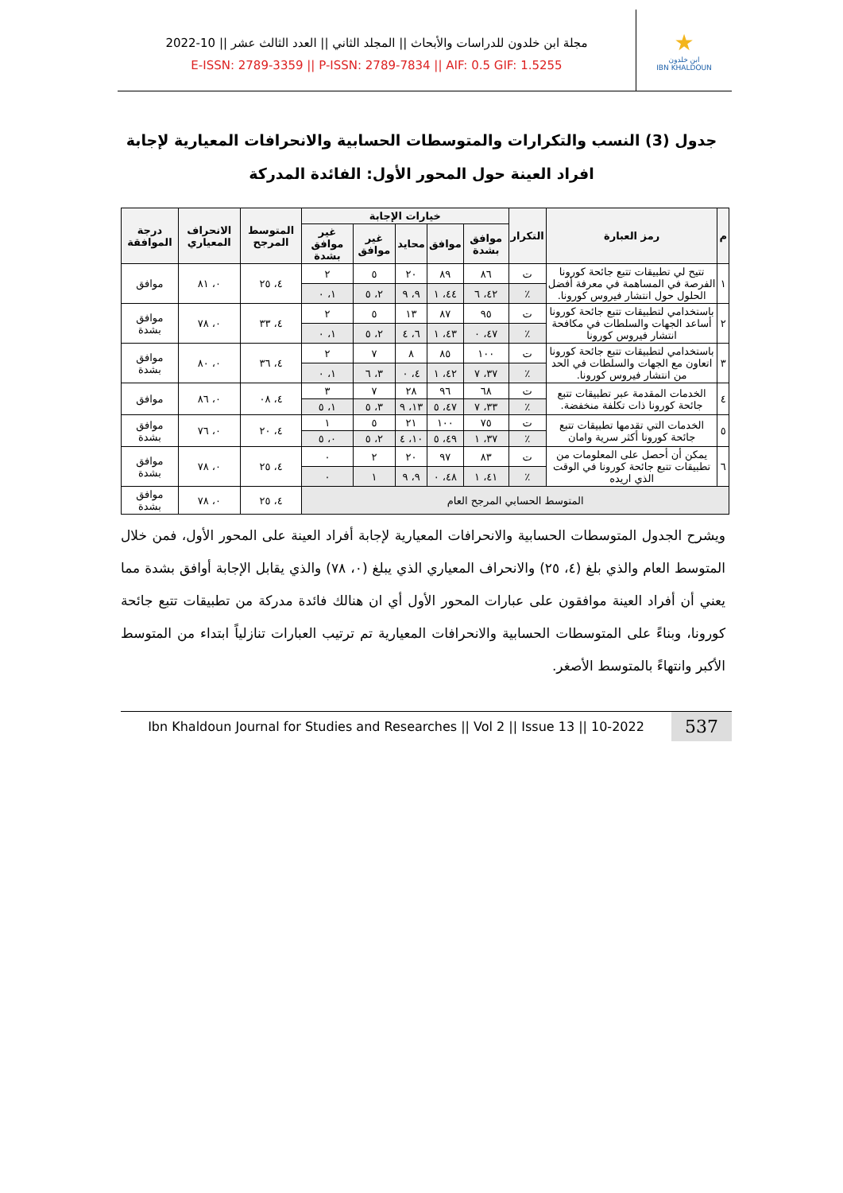★
ابن خلدون
IBN KHALDOUN
مجلة ابن خلدون للدراسات والأبحاث || المجلد الثاني || العدد الثالث عشر || 10-2022
E-ISSN: 2789-3359 || P-ISSN: 2789-7834 || AIF: 0.5 GIF: 1.5255
جدول (3) النسب والتكرارات والمتوسطات الحسابية والانحرافات المعيارية لإجابة افراد العينة حول المحور الأول: الفائدة المدركة
| م | رمز العبارة | التكرار | خيارات الإجابة | | | | | المتوسط المرجح | الانحراف المعياري | درجة الموافقة |
| --- | --- | --- | --- | --- | --- | --- | --- | --- | --- | --- |
| | | | موافق بشدة | موافق | محايد | غير موافق | غير موافق بشدة | | | |
| ١ | تتيح لي تطبيقات تتبع جائحة كورونا الفرصة في المساهمة في معرفة أفضل الحلول حول انتشار فيروس كورونا. | ت | ٨٦ | ٨٩ | ٢٠ | ٥ | ٢ | ٤، ٢٥ | ٠، ٨١ | موافق |
| | | ٪ | ٤٢، ٦ | ٤٤، ١ | ٩، ٩ | ٢، ٥ | ١، ٠ | | | |
| ٢ | باستخدامي لتطبيقات تتبع جائحة كورونا أساعد الجهات والسلطات في مكافحة انتشار فيروس كورونا | ت | ٩٥ | ٨٧ | ١٣ | ٥ | ٢ | ٤، ٣٣ | ٠، ٧٨ | موافق بشدة |
| | | ٪ | ٤٧، ٠ | ٤٣، ١ | ٦، ٤ | ٢، ٥ | ١، ٠ | | | |
| ٣ | باستخدامي لتطبيقات تتبع جائحة كورونا اتعاون مع الجهات والسلطات في الحد من انتشار فيروس كورونا. | ت | ١٠٠ | ٨٥ | ٨ | ٧ | ٢ | ٤، ٣٦ | ٠، ٨٠ | موافق بشدة |
| | | ٪ | ٣٧، ٧ | ٤٢، ١ | ٤، ٠ | ٣، ٦ | ١، ٠ | | | |
| ٤ | الخدمات المقدمة عبر تطبيقات تتبع جائحة كورونا ذات تكلفة منخفضة. | ت | ٦٨ | ٩٦ | ٢٨ | ٧ | ٣ | ٤، ٠٨ | ٠، ٨٦ | موافق |
| | | ٪ | ٣٣، ٧ | ٤٧، ٥ | ١٣، ٩ | ٣، ٥ | ١، ٥ | | | |
| ٥ | الخدمات التي تقدمها تطبيقات تتبع جائحة كورونا أكثر سرية وامان | ت | ٧٥ | ١٠٠ | ٢١ | ٥ | ١ | ٤، ٢٠ | ٠، ٧٦ | موافق بشدة |
| | | ٪ | ٣٧، ١ | ٤٩، ٥ | ١٠، ٤ | ٢، ٥ | ٠، ٥ | | | |
| ٦ | يمكن أن أحصل على المعلومات من تطبيقات تتبع جائحة كورونا في الوقت الذي اريده | ت | ٨٣ | ٩٧ | ٢٠ | ٢ | ٠ | ٤، ٢٥ | ٠، ٧٨ | موافق بشدة |
| | | ٪ | ٤١، ١ | ٤٨، ٠ | ٩، ٩ | ١ | ٠ | | | |
| المتوسط الحسابي المرجح العام | | | | | | | | ٤، ٢٥ | ٠، ٧٨ | موافق بشدة |
ويشرح الجدول المتوسطات الحسابية والانحرافات المعيارية لإجابة أفراد العينة على المحور الأول، فمن خلال المتوسط العام والذي بلغ (٤، ٢٥) والانحراف المعياري الذي يبلغ (٠، ٧٨) والذي يقابل الإجابة أوافق بشدة مما يعني أن أفراد العينة موافقون على عبارات المحور الأول أي ان هنالك فائدة مدركة من تطبيقات تتبع جائحة كورونا، وبناءً على المتوسطات الحسابية والانحرافات المعيارية تم ترتيب العبارات تنازلياً ابتداء من المتوسط الأكبر وانتهاءً بالمتوسط الأصغر.
Ibn Khaldoun Journal for Studies and Researches || Vol 2 || Issue 13 || 10-2022
537